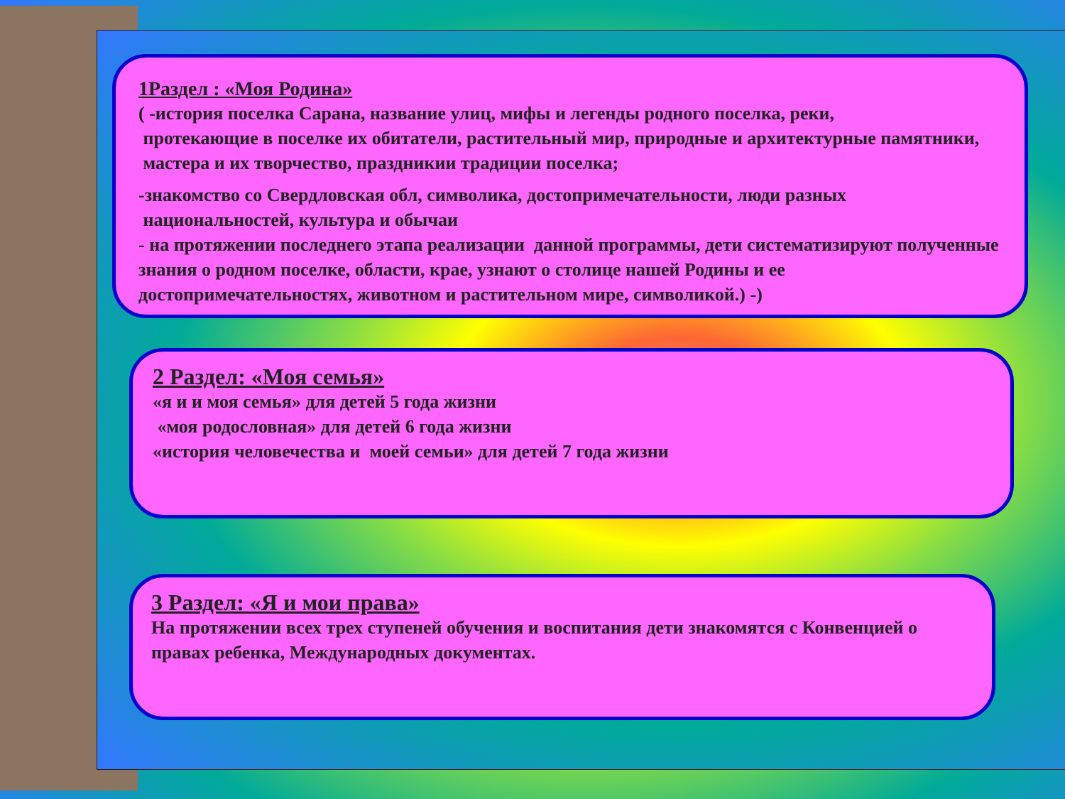1Раздел : «Моя Родина»
( -история поселка Сарана, название улиц, мифы и легенды родного поселка, реки,
протекающие в поселке их обитатели, растительный мир, природные и архитектурные памятники, мастера и их творчество, праздникии традиции поселка;
-знакомство со Свердловская обл, символика, достопримечательности, люди разных
национальностей, культура и обычаи
- на протяжении последнего этапа реализации данной программы, дети систематизируют полученные знания о родном поселке, области, крае, узнают о столице нашей Родины и ее достопримечательностях, животном и растительном мире, символикой.) -)
2 Раздел: «Моя семья»
«я и и моя семья» для детей 5 года жизни
«моя родословная» для детей 6 года жизни
«история человечества и моей семьи» для детей 7 года жизни
3 Раздел: «Я и мои права»
На протяжении всех трех ступеней обучения и воспитания дети знакомятся с Конвенцией о правах ребенка, Международных документах.